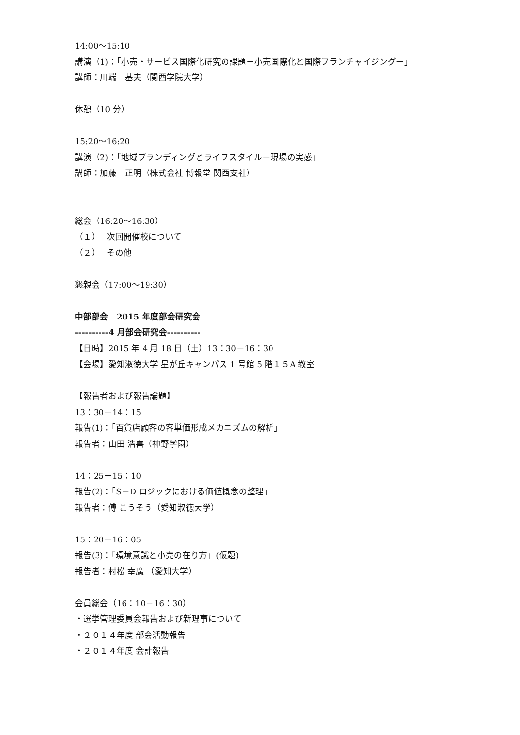14:00～15:10
講演（1)：「小売・サービス国際化研究の課題－小売国際化と国際フランチャイジングー」
講師：川端　基夫（関西学院大学）
休憩（10 分）
15:20～16:20
講演（2)：「地域ブランディングとライフスタイル－現場の実感」
講師：加藤　正明（株式会社 博報堂 関西支社）
総会（16:20～16:30）
（１）　 次回開催校について
（２）　 その他
懇親会（17:00～19:30）
中部部会　2015 年度部会研究会
----------4 月部会研究会----------
【日時】2015 年 4 月 18 日（土）13：30－16：30
【会場】愛知淑徳大学 星が丘キャンパス 1 号館 5 階１５A 教室
【報告者および報告論題】
13：30－14：15
報告(1)：「百貨店顧客の客単価形成メカニズムの解析」
報告者：山田 浩喜（神野学園）
14：25－15：10
報告(2)：「S－D ロジックにおける価値概念の整理」
報告者：傅 こうそう（愛知淑徳大学）
15：20－16：05
報告(3)：「環境意識と小売の在り方」(仮題)
報告者：村松 幸廣 （愛知大学）
会員総会（16：10－16：30）
・選挙管理委員会報告および新理事について
・２０１４年度 部会活動報告
・２０１４年度 会計報告